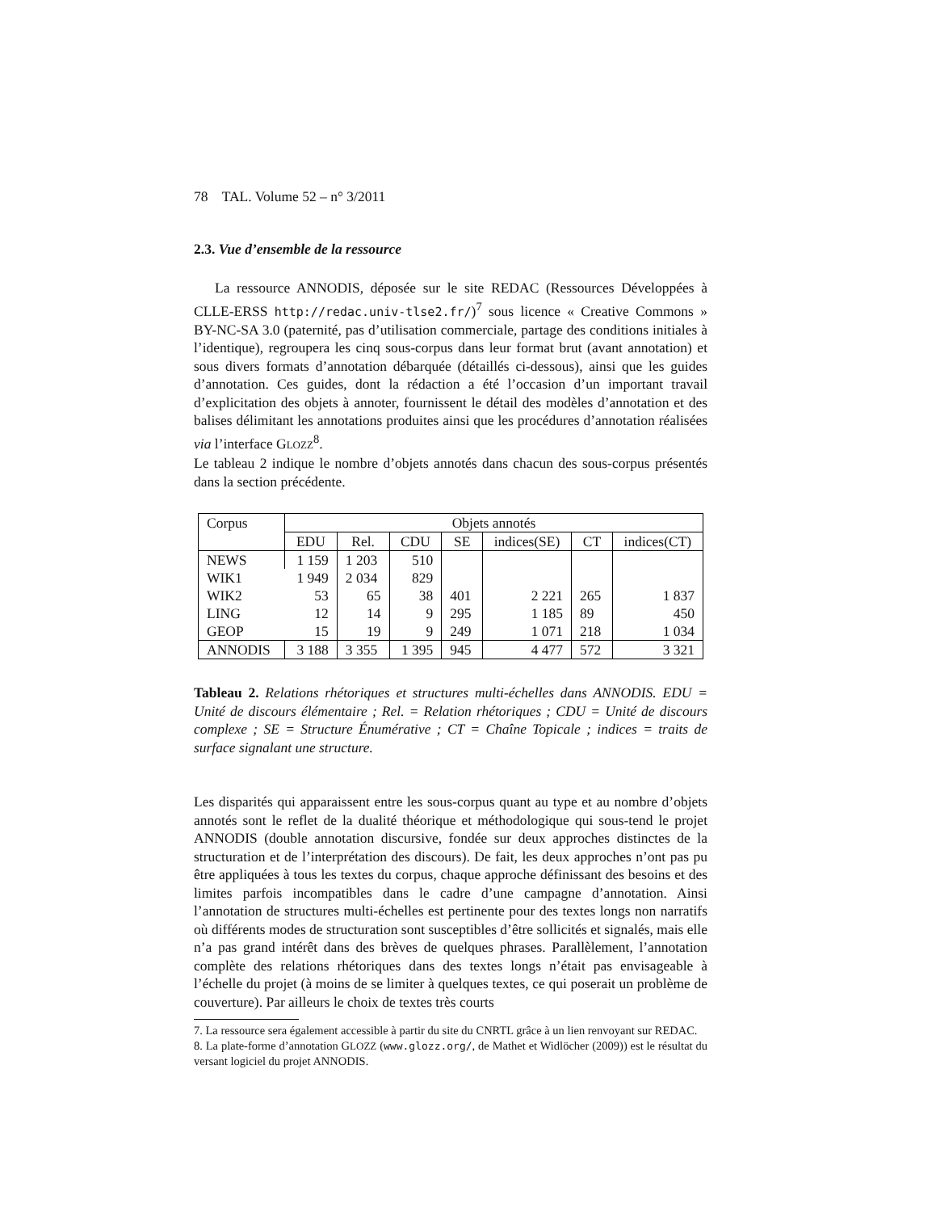78 TAL. Volume 52 – n° 3/2011
2.3. Vue d’ensemble de la ressource
La ressource ANNODIS, déposée sur le site REDAC (Ressources Développées à CLLE-ERSS http://redac.univ-tlse2.fr/)<sup>7</sup> sous licence « Creative Commons » BY-NC-SA 3.0 (paternité, pas d’utilisation commerciale, partage des conditions initiales à l’identique), regroupera les cinq sous-corpus dans leur format brut (avant annotation) et sous divers formats d’annotation débarquée (détaillés ci-dessous), ainsi que les guides d’annotation. Ces guides, dont la rédaction a été l’occasion d’un important travail d’explicitation des objets à annoter, fournissent le détail des modèles d’annotation et des balises délimitant les annotations produites ainsi que les procédures d’annotation réalisées via l’interface GLOZZ<sup>8</sup>.
Le tableau 2 indique le nombre d’objets annotés dans chacun des sous-corpus présentés dans la section précédente.
| Corpus | Objets annotés | | | | | | |
| --- | --- | --- | --- | --- | --- | --- | --- |
| | EDU | Rel. | CDU | SE | indices(SE) | CT | indices(CT) |
| NEWS | 1 159 | 1 203 | 510 | | | | |
| WIK1 | 1 949 | 2 034 | 829 | | | | |
| WIK2 | 53 | 65 | 38 | 401 | 2 221 | 265 | 1 837 |
| LING | 12 | 14 | 9 | 295 | 1 185 | 89 | 450 |
| GEOP | 15 | 19 | 9 | 249 | 1 071 | 218 | 1 034 |
| ANNODIS | 3 188 | 3 355 | 1 395 | 945 | 4 477 | 572 | 3 321 |
Tableau 2. Relations rhétoriques et structures multi-échelles dans ANNODIS. EDU = Unité de discours élémentaire ; Rel. = Relation rhétoriques ; CDU = Unité de discours complexe ; SE = Structure Énumérative ; CT = Chaîne Topicale ; indices = traits de surface signalant une structure.
Les disparités qui apparaissent entre les sous-corpus quant au type et au nombre d’objets annotés sont le reflet de la dualité théorique et méthodologique qui sous-tend le projet ANNODIS (double annotation discursive, fondée sur deux approches distinctes de la structuration et de l’interprétation des discours). De fait, les deux approches n’ont pas pu être appliquées à tous les textes du corpus, chaque approche définissant des besoins et des limites parfois incompatibles dans le cadre d’une campagne d’annotation. Ainsi l’annotation de structures multi-échelles est pertinente pour des textes longs non narratifs où différents modes de structuration sont susceptibles d’être sollicités et signalés, mais elle n’a pas grand intérêt dans des brèves de quelques phrases. Parallèlement, l’annotation complète des relations rhétoriques dans des textes longs n’était pas envisageable à l’échelle du projet (à moins de se limiter à quelques textes, ce qui poserait un problème de couverture). Par ailleurs le choix de textes très courts
7. La ressource sera également accessible à partir du site du CNRTL grâce à un lien renvoyant sur REDAC.
8. La plate-forme d’annotation GLOZZ (www.glozz.org/, de Mathet et Widlöcher (2009)) est le résultat du versant logiciel du projet ANNODIS.